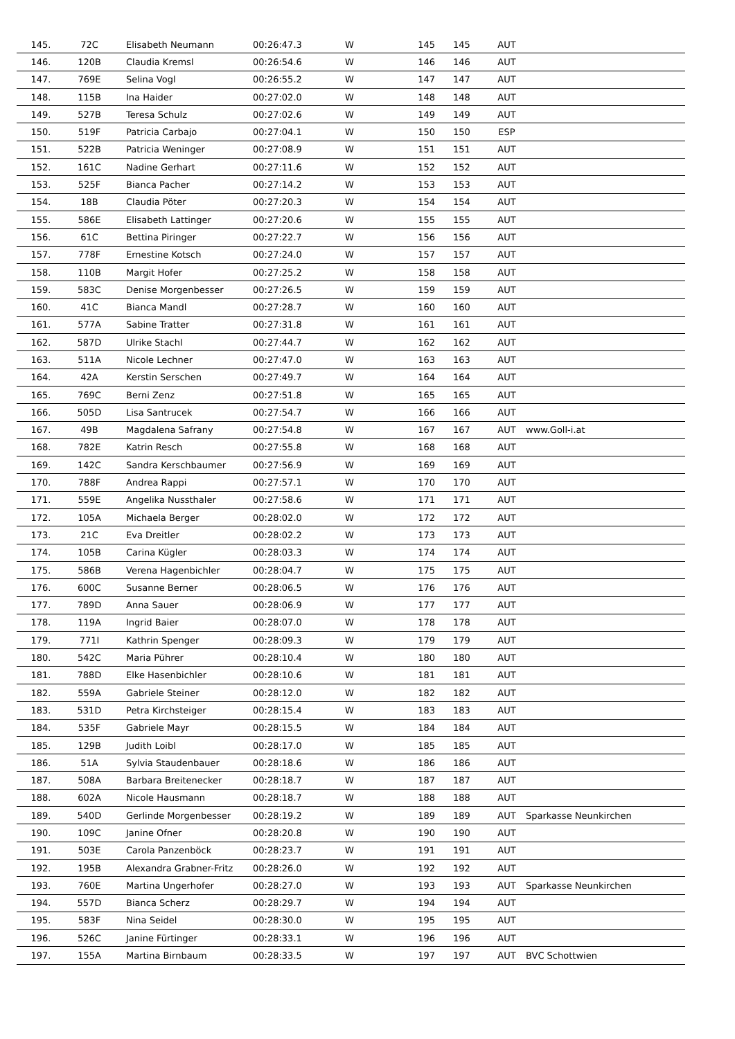| 145. | 72C | Elisabeth Neumann | 00:26:47.3 | W | 145 | 145 | AUT | |
| 146. | 120B | Claudia Kremsl | 00:26:54.6 | W | 146 | 146 | AUT | |
| 147. | 769E | Selina Vogl | 00:26:55.2 | W | 147 | 147 | AUT | |
| 148. | 115B | Ina Haider | 00:27:02.0 | W | 148 | 148 | AUT | |
| 149. | 527B | Teresa Schulz | 00:27:02.6 | W | 149 | 149 | AUT | |
| 150. | 519F | Patricia Carbajo | 00:27:04.1 | W | 150 | 150 | ESP | |
| 151. | 522B | Patricia Weninger | 00:27:08.9 | W | 151 | 151 | AUT | |
| 152. | 161C | Nadine Gerhart | 00:27:11.6 | W | 152 | 152 | AUT | |
| 153. | 525F | Bianca Pacher | 00:27:14.2 | W | 153 | 153 | AUT | |
| 154. | 18B | Claudia Pöter | 00:27:20.3 | W | 154 | 154 | AUT | |
| 155. | 586E | Elisabeth Lattinger | 00:27:20.6 | W | 155 | 155 | AUT | |
| 156. | 61C | Bettina Piringer | 00:27:22.7 | W | 156 | 156 | AUT | |
| 157. | 778F | Ernestine Kotsch | 00:27:24.0 | W | 157 | 157 | AUT | |
| 158. | 110B | Margit Hofer | 00:27:25.2 | W | 158 | 158 | AUT | |
| 159. | 583C | Denise Morgenbesser | 00:27:26.5 | W | 159 | 159 | AUT | |
| 160. | 41C | Bianca Mandl | 00:27:28.7 | W | 160 | 160 | AUT | |
| 161. | 577A | Sabine Tratter | 00:27:31.8 | W | 161 | 161 | AUT | |
| 162. | 587D | Ulrike Stachl | 00:27:44.7 | W | 162 | 162 | AUT | |
| 163. | 511A | Nicole Lechner | 00:27:47.0 | W | 163 | 163 | AUT | |
| 164. | 42A | Kerstin Serschen | 00:27:49.7 | W | 164 | 164 | AUT | |
| 165. | 769C | Berni Zenz | 00:27:51.8 | W | 165 | 165 | AUT | |
| 166. | 505D | Lisa Santrucek | 00:27:54.7 | W | 166 | 166 | AUT | |
| 167. | 49B | Magdalena Safrany | 00:27:54.8 | W | 167 | 167 | AUT | www.Goll-i.at |
| 168. | 782E | Katrin Resch | 00:27:55.8 | W | 168 | 168 | AUT | |
| 169. | 142C | Sandra Kerschbaumer | 00:27:56.9 | W | 169 | 169 | AUT | |
| 170. | 788F | Andrea Rappi | 00:27:57.1 | W | 170 | 170 | AUT | |
| 171. | 559E | Angelika Nussthaler | 00:27:58.6 | W | 171 | 171 | AUT | |
| 172. | 105A | Michaela Berger | 00:28:02.0 | W | 172 | 172 | AUT | |
| 173. | 21C | Eva Dreitler | 00:28:02.2 | W | 173 | 173 | AUT | |
| 174. | 105B | Carina Kügler | 00:28:03.3 | W | 174 | 174 | AUT | |
| 175. | 586B | Verena Hagenbichler | 00:28:04.7 | W | 175 | 175 | AUT | |
| 176. | 600C | Susanne Berner | 00:28:06.5 | W | 176 | 176 | AUT | |
| 177. | 789D | Anna Sauer | 00:28:06.9 | W | 177 | 177 | AUT | |
| 178. | 119A | Ingrid Baier | 00:28:07.0 | W | 178 | 178 | AUT | |
| 179. | 771I | Kathrin Spenger | 00:28:09.3 | W | 179 | 179 | AUT | |
| 180. | 542C | Maria Pührer | 00:28:10.4 | W | 180 | 180 | AUT | |
| 181. | 788D | Elke Hasenbichler | 00:28:10.6 | W | 181 | 181 | AUT | |
| 182. | 559A | Gabriele Steiner | 00:28:12.0 | W | 182 | 182 | AUT | |
| 183. | 531D | Petra Kirchsteiger | 00:28:15.4 | W | 183 | 183 | AUT | |
| 184. | 535F | Gabriele Mayr | 00:28:15.5 | W | 184 | 184 | AUT | |
| 185. | 129B | Judith Loibl | 00:28:17.0 | W | 185 | 185 | AUT | |
| 186. | 51A | Sylvia Staudenbauer | 00:28:18.6 | W | 186 | 186 | AUT | |
| 187. | 508A | Barbara Breitenecker | 00:28:18.7 | W | 187 | 187 | AUT | |
| 188. | 602A | Nicole Hausmann | 00:28:18.7 | W | 188 | 188 | AUT | |
| 189. | 540D | Gerlinde Morgenbesser | 00:28:19.2 | W | 189 | 189 | AUT | Sparkasse Neunkirchen |
| 190. | 109C | Janine Ofner | 00:28:20.8 | W | 190 | 190 | AUT | |
| 191. | 503E | Carola Panzenböck | 00:28:23.7 | W | 191 | 191 | AUT | |
| 192. | 195B | Alexandra Grabner-Fritz | 00:28:26.0 | W | 192 | 192 | AUT | |
| 193. | 760E | Martina Ungerhofer | 00:28:27.0 | W | 193 | 193 | AUT | Sparkasse Neunkirchen |
| 194. | 557D | Bianca Scherz | 00:28:29.7 | W | 194 | 194 | AUT | |
| 195. | 583F | Nina Seidel | 00:28:30.0 | W | 195 | 195 | AUT | |
| 196. | 526C | Janine Fürtinger | 00:28:33.1 | W | 196 | 196 | AUT | |
| 197. | 155A | Martina Birnbaum | 00:28:33.5 | W | 197 | 197 | AUT | BVC Schottwien |